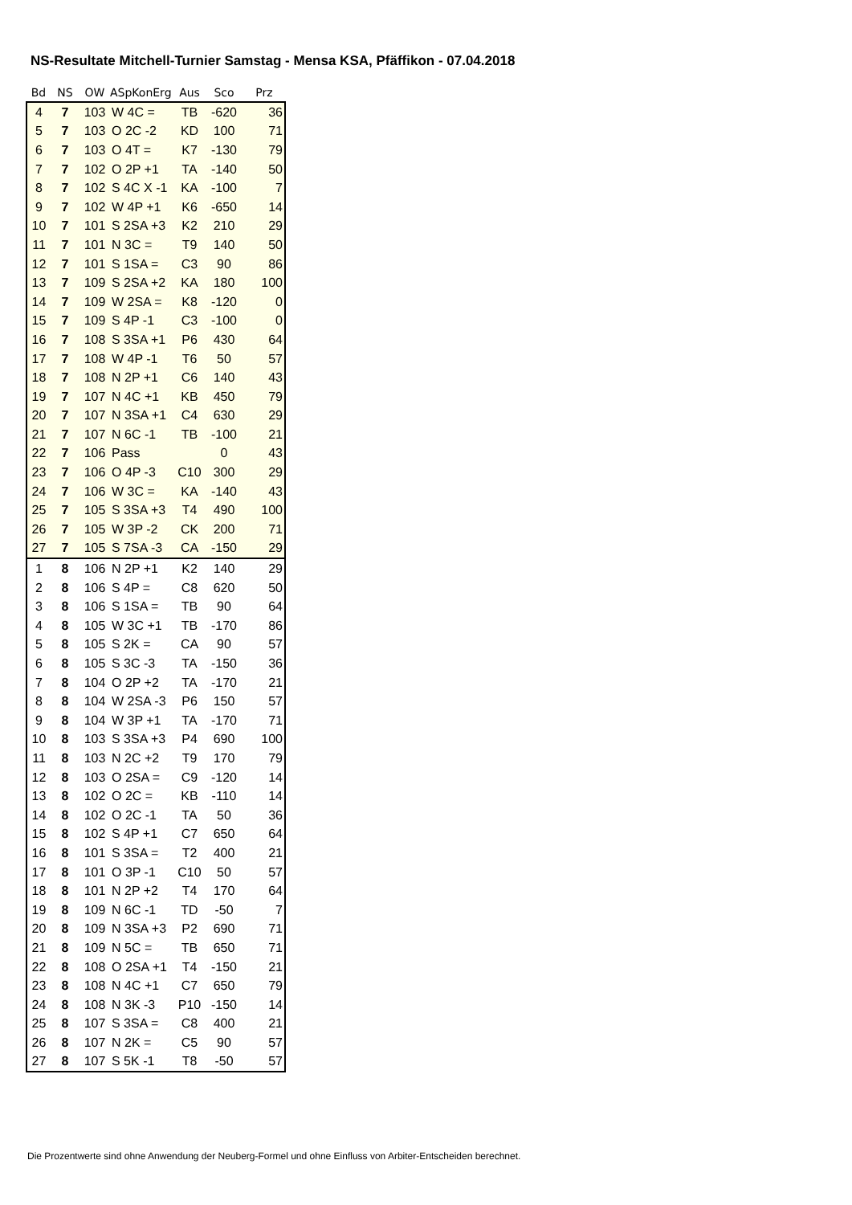NS-Resultate Mitchell-Turnier Samstag - Mensa KSA, Pfäffikon - 07.04.2018
| Bd | NS | OW | ASpKonErg | Aus | Sco | Prz |
| --- | --- | --- | --- | --- | --- | --- |
| 4 | 7 | 103 | W 4C = | TB | -620 | 36 |
| 5 | 7 | 103 | O 2C -2 | KD | 100 | 71 |
| 6 | 7 | 103 | O 4T = | K7 | -130 | 79 |
| 7 | 7 | 102 | O 2P +1 | TA | -140 | 50 |
| 8 | 7 | 102 | S 4C X -1 | KA | -100 | 7 |
| 9 | 7 | 102 | W 4P +1 | K6 | -650 | 14 |
| 10 | 7 | 101 | S 2SA +3 | K2 | 210 | 29 |
| 11 | 7 | 101 | N 3C = | T9 | 140 | 50 |
| 12 | 7 | 101 | S 1SA = | C3 | 90 | 86 |
| 13 | 7 | 109 | S 2SA +2 | KA | 180 | 100 |
| 14 | 7 | 109 | W 2SA = | K8 | -120 | 0 |
| 15 | 7 | 109 | S 4P -1 | C3 | -100 | 0 |
| 16 | 7 | 108 | S 3SA +1 | P6 | 430 | 64 |
| 17 | 7 | 108 | W 4P -1 | T6 | 50 | 57 |
| 18 | 7 | 108 | N 2P +1 | C6 | 140 | 43 |
| 19 | 7 | 107 | N 4C +1 | KB | 450 | 79 |
| 20 | 7 | 107 | N 3SA +1 | C4 | 630 | 29 |
| 21 | 7 | 107 | N 6C -1 | TB | -100 | 21 |
| 22 | 7 | 106 | Pass | | 0 | 43 |
| 23 | 7 | 106 | O 4P -3 | C10 | 300 | 29 |
| 24 | 7 | 106 | W 3C = | KA | -140 | 43 |
| 25 | 7 | 105 | S 3SA +3 | T4 | 490 | 100 |
| 26 | 7 | 105 | W 3P -2 | CK | 200 | 71 |
| 27 | 7 | 105 | S 7SA -3 | CA | -150 | 29 |
| 1 | 8 | 106 | N 2P +1 | K2 | 140 | 29 |
| 2 | 8 | 106 | S 4P = | C8 | 620 | 50 |
| 3 | 8 | 106 | S 1SA = | TB | 90 | 64 |
| 4 | 8 | 105 | W 3C +1 | TB | -170 | 86 |
| 5 | 8 | 105 | S 2K = | CA | 90 | 57 |
| 6 | 8 | 105 | S 3C -3 | TA | -150 | 36 |
| 7 | 8 | 104 | O 2P +2 | TA | -170 | 21 |
| 8 | 8 | 104 | W 2SA -3 | P6 | 150 | 57 |
| 9 | 8 | 104 | W 3P +1 | TA | -170 | 71 |
| 10 | 8 | 103 | S 3SA +3 | P4 | 690 | 100 |
| 11 | 8 | 103 | N 2C +2 | T9 | 170 | 79 |
| 12 | 8 | 103 | O 2SA = | C9 | -120 | 14 |
| 13 | 8 | 102 | O 2C = | KB | -110 | 14 |
| 14 | 8 | 102 | O 2C -1 | TA | 50 | 36 |
| 15 | 8 | 102 | S 4P +1 | C7 | 650 | 64 |
| 16 | 8 | 101 | S 3SA = | T2 | 400 | 21 |
| 17 | 8 | 101 | O 3P -1 | C10 | 50 | 57 |
| 18 | 8 | 101 | N 2P +2 | T4 | 170 | 64 |
| 19 | 8 | 109 | N 6C -1 | TD | -50 | 7 |
| 20 | 8 | 109 | N 3SA +3 | P2 | 690 | 71 |
| 21 | 8 | 109 | N 5C = | TB | 650 | 71 |
| 22 | 8 | 108 | O 2SA +1 | T4 | -150 | 21 |
| 23 | 8 | 108 | N 4C +1 | C7 | 650 | 79 |
| 24 | 8 | 108 | N 3K -3 | P10 | -150 | 14 |
| 25 | 8 | 107 | S 3SA = | C8 | 400 | 21 |
| 26 | 8 | 107 | N 2K = | C5 | 90 | 57 |
| 27 | 8 | 107 | S 5K -1 | T8 | -50 | 57 |
Die Prozentwerte sind ohne Anwendung der Neuberg-Formel und ohne Einfluss von Arbiter-Entscheiden berechnet.